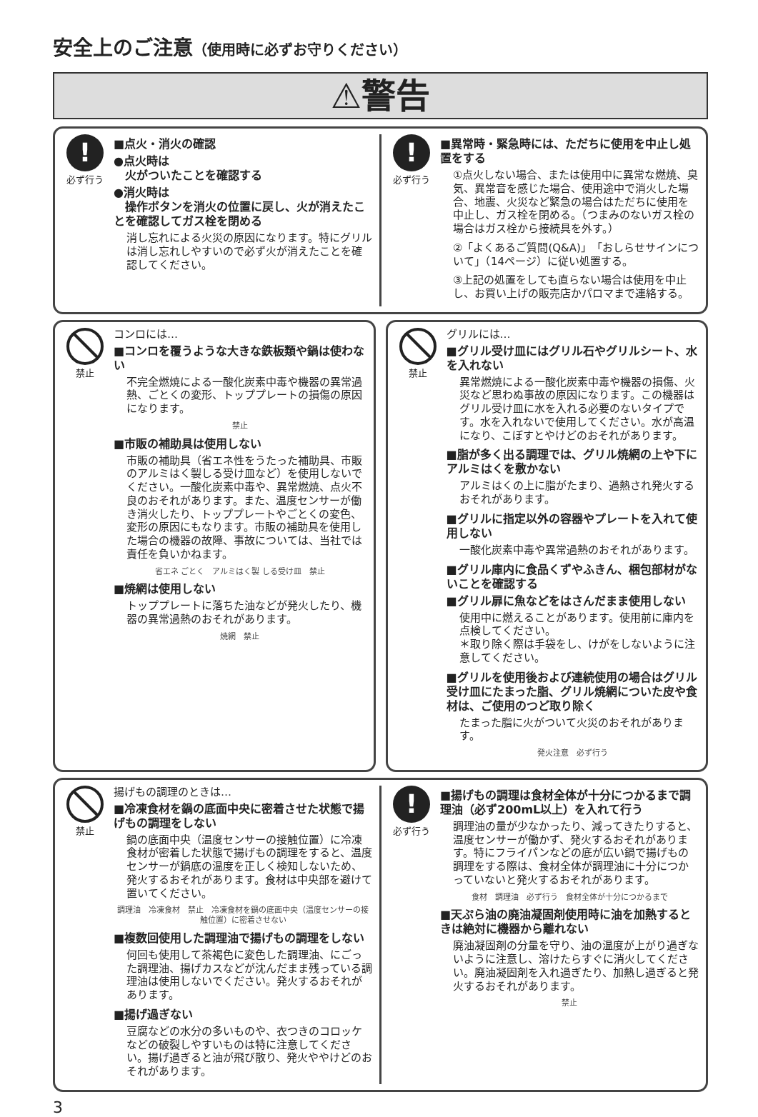安全上のご注意（使用時に必ずお守りください）
⚠警告
!
必ず行う
■点火・消火の確認
●点火時は
　火がついたことを確認する
●消火時は
　操作ボタンを消火の位置に戻し、火が消えたことを確認してガス栓を閉める
消し忘れによる火災の原因になります。特にグリルは消し忘れしやすいので必ず火が消えたことを確認してください。
!
必ず行う
■異常時・緊急時には、ただちに使用を中止し処置をする
①点火しない場合、または使用中に異常な燃焼、臭気、異常音を感じた場合、使用途中で消火した場合、地震、火災など緊急の場合はただちに使用を中止し、ガス栓を閉める。（つまみのないガス栓の場合はガス栓から接続具を外す。）
②「よくあるご質問(Q&A)」「おしらせサインについて」（14ページ）に従い処置する。
③上記の処置をしても直らない場合は使用を中止し、お買い上げの販売店かパロマまで連絡する。
禁止
コンロには…
■コンロを覆うような大きな鉄板類や鍋は使わない
不完全燃焼による一酸化炭素中毒や機器の異常過熱、ごとくの変形、トッププレートの損傷の原因になります。
禁止
■市販の補助具は使用しない
市販の補助具（省エネ性をうたった補助具、市販のアルミはく製しる受け皿など）を使用しないでください。一酸化炭素中毒や、異常燃焼、点火不良のおそれがあります。また、温度センサーが働き消火したり、トッププレートやごとくの変色、変形の原因にもなります。市販の補助具を使用した場合の機器の故障、事故については、当社では責任を負いかねます。
省エネ ごとく　アルミはく製 しる受け皿　禁止
■焼網は使用しない
トッププレートに落ちた油などが発火したり、機器の異常過熱のおそれがあります。
焼網　禁止
禁止
グリルには…
■グリル受け皿にはグリル石やグリルシート、水を入れない
異常燃焼による一酸化炭素中毒や機器の損傷、火災など思わぬ事故の原因になります。この機器はグリル受け皿に水を入れる必要のないタイプです。水を入れないで使用してください。水が高温になり、こぼすとやけどのおそれがあります。
■脂が多く出る調理では、グリル焼網の上や下にアルミはくを敷かない
アルミはくの上に脂がたまり、過熱され発火するおそれがあります。
■グリルに指定以外の容器やプレートを入れて使用しない
一酸化炭素中毒や異常過熱のおそれがあります。
■グリル庫内に食品くずやふきん、梱包部材がないことを確認する
■グリル扉に魚などをはさんだまま使用しない
使用中に燃えることがあります。使用前に庫内を点検してください。
＊取り除く際は手袋をし、けがをしないように注意してください。
■グリルを使用後および連続使用の場合はグリル受け皿にたまった脂、グリル焼網についた皮や食材は、ご使用のつど取り除く
たまった脂に火がついて火災のおそれがあります。
発火注意　必ず行う
禁止
揚げもの調理のときは…
■冷凍食材を鍋の底面中央に密着させた状態で揚げもの調理をしない
鍋の底面中央（温度センサーの接触位置）に冷凍食材が密着した状態で揚げもの調理をすると、温度センサーが鍋底の温度を正しく検知しないため、発火するおそれがあります。食材は中央部を避けて置いてください。
調理油　冷凍食材　禁止　冷凍食材を鍋の底面中央（温度センサーの接触位置）に密着させない
■複数回使用した調理油で揚げもの調理をしない
何回も使用して茶褐色に変色した調理油、にごった調理油、揚げカスなどが沈んだまま残っている調理油は使用しないでください。発火するおそれがあります。
■揚げ過ぎない
豆腐などの水分の多いものや、衣つきのコロッケなどの破裂しやすいものは特に注意してください。揚げ過ぎると油が飛び散り、発火ややけどのおそれがあります。
!
必ず行う
■揚げもの調理は食材全体が十分につかるまで調理油（必ず200mL以上）を入れて行う
調理油の量が少なかったり、減ってきたりすると、温度センサーが働かず、発火するおそれがあります。特にフライパンなどの底が広い鍋で揚げもの調理をする際は、食材全体が調理油に十分につかっていないと発火するおそれがあります。
食材　調理油　必ず行う　食材全体が十分につかるまで
■天ぷら油の廃油凝固剤使用時に油を加熱するときは絶対に機器から離れない
廃油凝固剤の分量を守り、油の温度が上がり過ぎないように注意し、溶けたらすぐに消火してください。廃油凝固剤を入れ過ぎたり、加熱し過ぎると発火するおそれがあります。
禁止
3